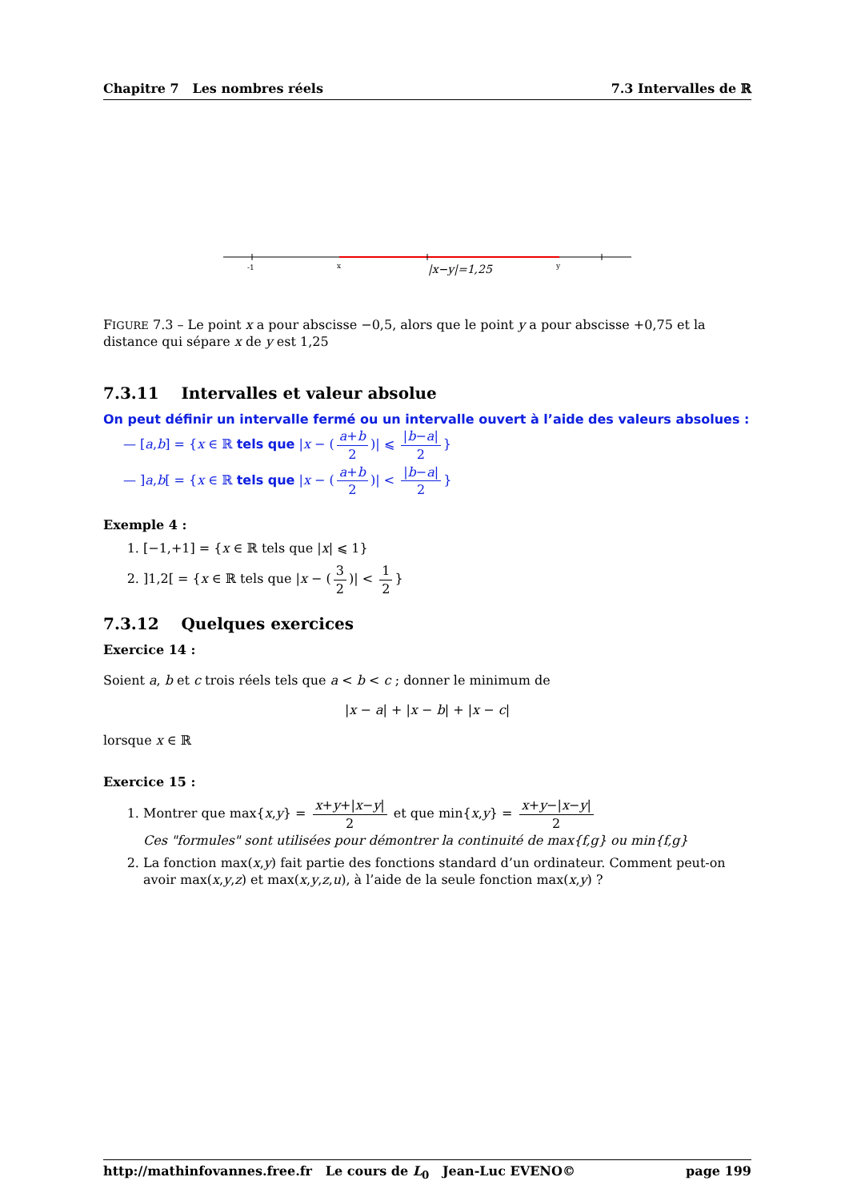Chapitre 7 Les nombres réels 7.3 Intervalles de ℝ
-1
x
y
|x−y|=1,25
FIGURE 7.3 – Le point x a pour abscisse −0,5, alors que le point y a pour abscisse +0,75 et la distance qui sépare x de y est 1,25
7.3.11 Intervalles et valeur absolue
On peut définir un intervalle fermé ou un intervalle ouvert à l’aide des valeurs absolues :
— [a,b] = {x ∈ ℝ tels que |x − (a+b 2)| ⩽ |b−a| 2 }
— ]a,b[ = {x ∈ ℝ tels que |x − (a+b 2)| < |b−a| 2 }
Exemple 4 :
1. [−1,+1] = {x ∈ ℝ tels que |x| ⩽ 1}
2. ]1,2[ = {x ∈ ℝ tels que |x − (3 2)| < 1 2 }
7.3.12 Quelques exercices
Exercice 14 :
Soient a, b et c trois réels tels que a < b < c ; donner le minimum de
|x − a| + |x − b| + |x − c|
lorsque x ∈ ℝ
Exercice 15 :
1. Montrer que max{x,y} = x+y+|x−y| 2 et que min{x,y} = x+y−|x−y| 2
Ces "formules" sont utilisées pour démontrer la continuité de max{f,g} ou min{f,g}
2. La fonction max(x,y) fait partie des fonctions standard d’un ordinateur. Comment peut-on avoir max(x,y,z) et max(x,y,z,u), à l’aide de la seule fonction max(x,y) ?
http://mathinfovannes.free.fr Le cours de L<sub>0</sub> Jean-Luc EVENO© page 199